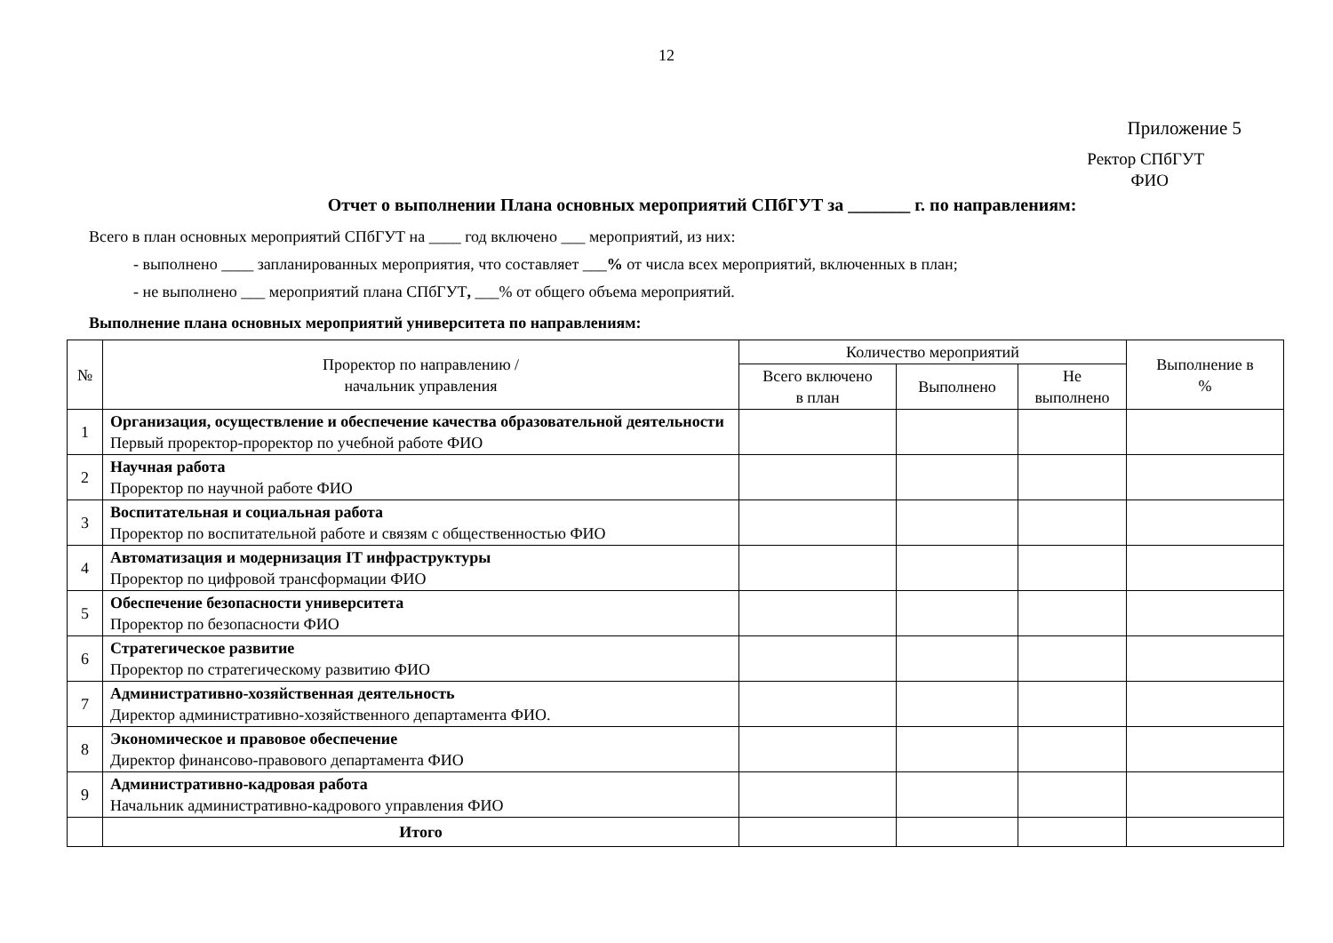12
Приложение 5
Ректор СПбГУТ
ФИО
Отчет о выполнении Плана основных мероприятий СПбГУТ за _______ г. по направлениям:
Всего в план основных мероприятий СПбГУТ на ____ год включено ___ мероприятий, из них:
- выполнено ____ запланированных мероприятия, что составляет ___% от числа всех мероприятий, включенных в план;
- не выполнено ___ мероприятий плана СПбГУТ, ___% от общего объема мероприятий.
Выполнение плана основных мероприятий университета по направлениям:
| № | Проректор по направлению / начальник управления | Количество мероприятий | | | Выполнение в % |
| --- | --- | --- | --- | --- | --- |
| | | Всего включено в план | Выполнено | Не выполнено | |
| 1 | Организация, осуществление и обеспечение качества образовательной деятельности Первый проректор-проректор по учебной работе ФИО | | | | |
| 2 | Научная работа Проректор по научной работе ФИО | | | | |
| 3 | Воспитательная и социальная работа Проректор по воспитательной работе и связям с общественностью ФИО | | | | |
| 4 | Автоматизация и модернизация IT инфраструктуры Проректор по цифровой трансформации ФИО | | | | |
| 5 | Обеспечение безопасности университета Проректор по безопасности ФИО | | | | |
| 6 | Стратегическое развитие Проректор по стратегическому развитию ФИО | | | | |
| 7 | Административно-хозяйственная деятельность Директор административно-хозяйственного департамента ФИО. | | | | |
| 8 | Экономическое и правовое обеспечение Директор финансово-правового департамента ФИО | | | | |
| 9 | Административно-кадровая работа Начальник административно-кадрового управления ФИО | | | | |
| | Итого | | | | |